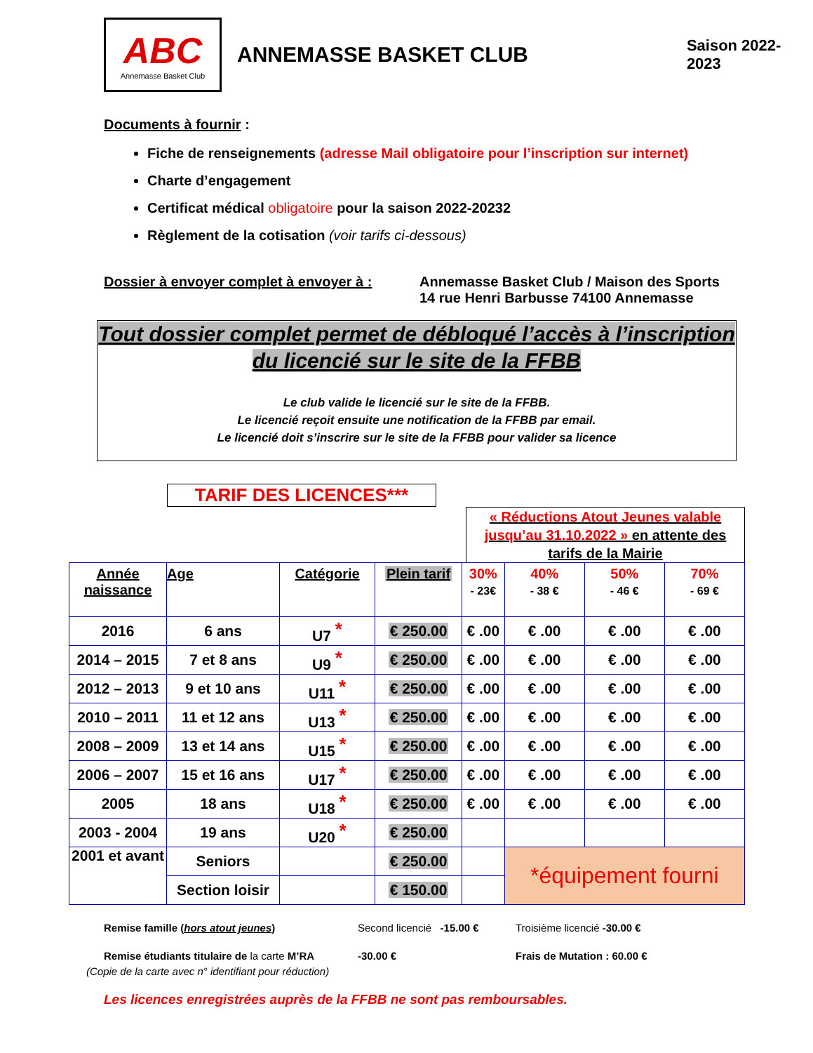ABC
Annemasse Basket Club
ANNEMASSE BASKET CLUB
Saison 2022-2023
Documents à fournir :
Fiche de renseignements (adresse Mail obligatoire pour l’inscription sur internet)
Charte d’engagement
Certificat médical obligatoire pour la saison 2022-20232
Règlement de la cotisation (voir tarifs ci-dessous)
Dossier à envoyer complet à envoyer à :
Annemasse Basket Club / Maison des Sports
14 rue Henri Barbusse 74100 Annemasse
Tout dossier complet permet de débloqué l’accès à l’inscription du licencié sur le site de la FFBB
Le club valide le licencié sur le site de la FFBB.
Le licencié reçoit ensuite une notification de la FFBB par email.
Le licencié doit s’inscrire sur le site de la FFBB pour valider sa licence
TARIF DES LICENCES***
« Réductions Atout Jeunes valable jusqu’au 31.10.2022 » en attente des tarifs de la Mairie
| Année naissance | Age | Catégorie | Plein tarif | 30% - 23€ | 40% - 38 € | 50% - 46 € | 70% - 69 € |
| --- | --- | --- | --- | --- | --- | --- | --- |
| 2016 | 6 ans | U7 * | € 250.00 | € .00 | € .00 | € .00 | € .00 |
| 2014 – 2015 | 7 et 8 ans | U9 * | € 250.00 | € .00 | € .00 | € .00 | € .00 |
| 2012 – 2013 | 9 et 10 ans | U11 * | € 250.00 | € .00 | € .00 | € .00 | € .00 |
| 2010 – 2011 | 11 et 12 ans | U13 * | € 250.00 | € .00 | € .00 | € .00 | € .00 |
| 2008 – 2009 | 13 et 14 ans | U15 * | € 250.00 | € .00 | € .00 | € .00 | € .00 |
| 2006 – 2007 | 15 et 16 ans | U17 * | € 250.00 | € .00 | € .00 | € .00 | € .00 |
| 2005 | 18 ans | U18 * | € 250.00 | € .00 | € .00 | € .00 | € .00 |
| 2003 - 2004 | 19 ans | U20 * | € 250.00 | | | | |
| 2001 et avant | Seniors | | € 250.00 | | *équipement fourni | | |
| | Section loisir | | € 150.00 | | | | |
Remise famille (hors atout jeunes) Second licencié -15.00 €
Troisième licencié -30.00 €
Remise étudiants titulaire de la carte M’RA
(Copie de la carte avec n° identifiant pour réduction)
-30.00 € Frais de Mutation : 60.00 €
Les licences enregistrées auprès de la FFBB ne sont pas remboursables.